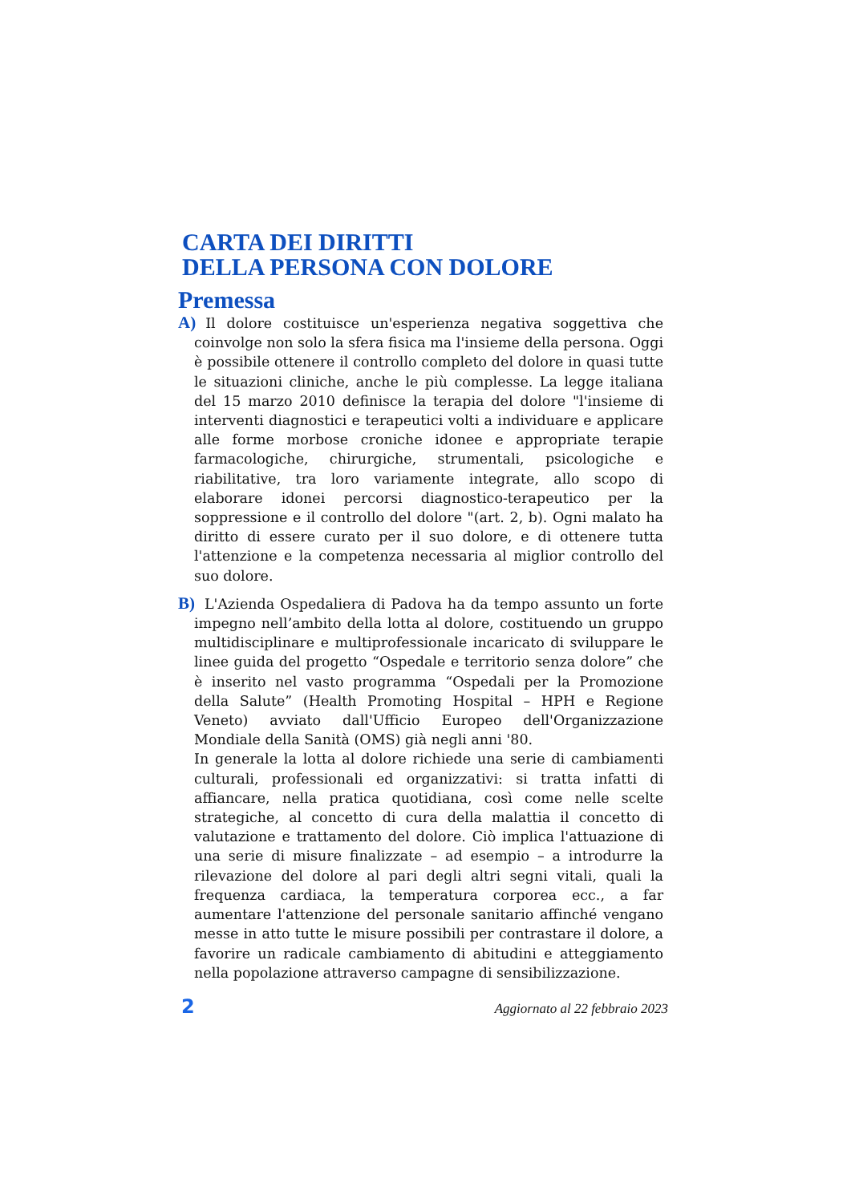CARTA DEI DIRITTI
DELLA PERSONA CON DOLORE
Premessa
A) Il dolore costituisce un'esperienza negativa soggettiva che coinvolge non solo la sfera fisica ma l'insieme della persona. Oggi è possibile ottenere il controllo completo del dolore in quasi tutte le situazioni cliniche, anche le più complesse. La legge italiana del 15 marzo 2010 definisce la terapia del dolore "l'insieme di interventi diagnostici e terapeutici volti a individuare e applicare alle forme morbose croniche idonee e appropriate terapie farmacologiche, chirurgiche, strumentali, psicologiche e riabilitative, tra loro variamente integrate, allo scopo di elaborare idonei percorsi diagnostico-terapeutico per la soppressione e il controllo del dolore "(art. 2, b). Ogni malato ha diritto di essere curato per il suo dolore, e di ottenere tutta l'attenzione e la competenza necessaria al miglior controllo del suo dolore.
B) L'Azienda Ospedaliera di Padova ha da tempo assunto un forte impegno nell’ambito della lotta al dolore, costituendo un gruppo multidisciplinare e multiprofessionale incaricato di sviluppare le linee guida del progetto “Ospedale e territorio senza dolore” che è inserito nel vasto programma “Ospedali per la Promozione della Salute” (Health Promoting Hospital – HPH e Regione Veneto) avviato dall'Ufficio Europeo dell'Organizzazione Mondiale della Sanità (OMS) già negli anni '80.
In generale la lotta al dolore richiede una serie di cambiamenti culturali, professionali ed organizzativi: si tratta infatti di affiancare, nella pratica quotidiana, così come nelle scelte strategiche, al concetto di cura della malattia il concetto di valutazione e trattamento del dolore. Ciò implica l'attuazione di una serie di misure finalizzate – ad esempio – a introdurre la rilevazione del dolore al pari degli altri segni vitali, quali la frequenza cardiaca, la temperatura corporea ecc., a far aumentare l'attenzione del personale sanitario affinché vengano messe in atto tutte le misure possibili per contrastare il dolore, a favorire un radicale cambiamento di abitudini e atteggiamento nella popolazione attraverso campagne di sensibilizzazione.
2 Aggiornato al 22 febbraio 2023